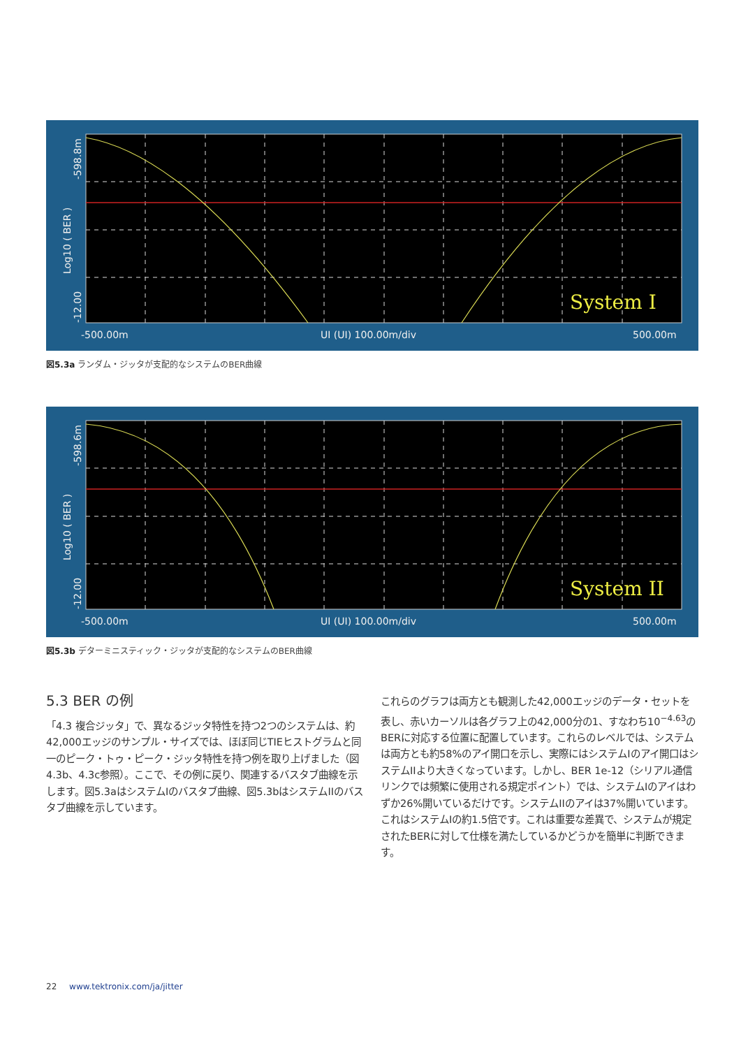System I
-500.00m
UI (UI) 100.00m/div
500.00m
Log10 ( BER )
-12.00
-598.8m
図5.3a ランダム・ジッタが支配的なシステムのBER曲線
System II
-500.00m
UI (UI) 100.00m/div
500.00m
Log10 ( BER )
-12.00
-598.6m
図5.3b デターミニスティック・ジッタが支配的なシステムのBER曲線
5.3 BER の例
「4.3 複合ジッタ」で、異なるジッタ特性を持つ2つのシステムは、約42,000エッジのサンプル・サイズでは、ほぼ同じTIEヒストグラムと同一のピーク・トゥ・ピーク・ジッタ特性を持つ例を取り上げました（図4.3b、4.3c参照）。ここで、その例に戻り、関連するバスタブ曲線を示します。図5.3aはシステムIのバスタブ曲線、図5.3bはシステムIIのバスタブ曲線を示しています。
これらのグラフは両方とも観測した42,000エッジのデータ・セットを表し、赤いカーソルは各グラフ上の42,000分の1、すなわち10<sup>−4.63</sup>のBERに対応する位置に配置しています。これらのレベルでは、システムは両方とも約58%のアイ開口を示し、実際にはシステムIのアイ開口はシステムIIより大きくなっています。しかし、BER 1e-12（シリアル通信リンクでは頻繁に使用される規定ポイント）では、システムIのアイはわずか26%開いているだけです。システムIIのアイは37%開いています。これはシステムIの約1.5倍です。これは重要な差異で、システムが規定されたBERに対して仕様を満たしているかどうかを簡単に判断できます。
22 www.tektronix.com/ja/jitter